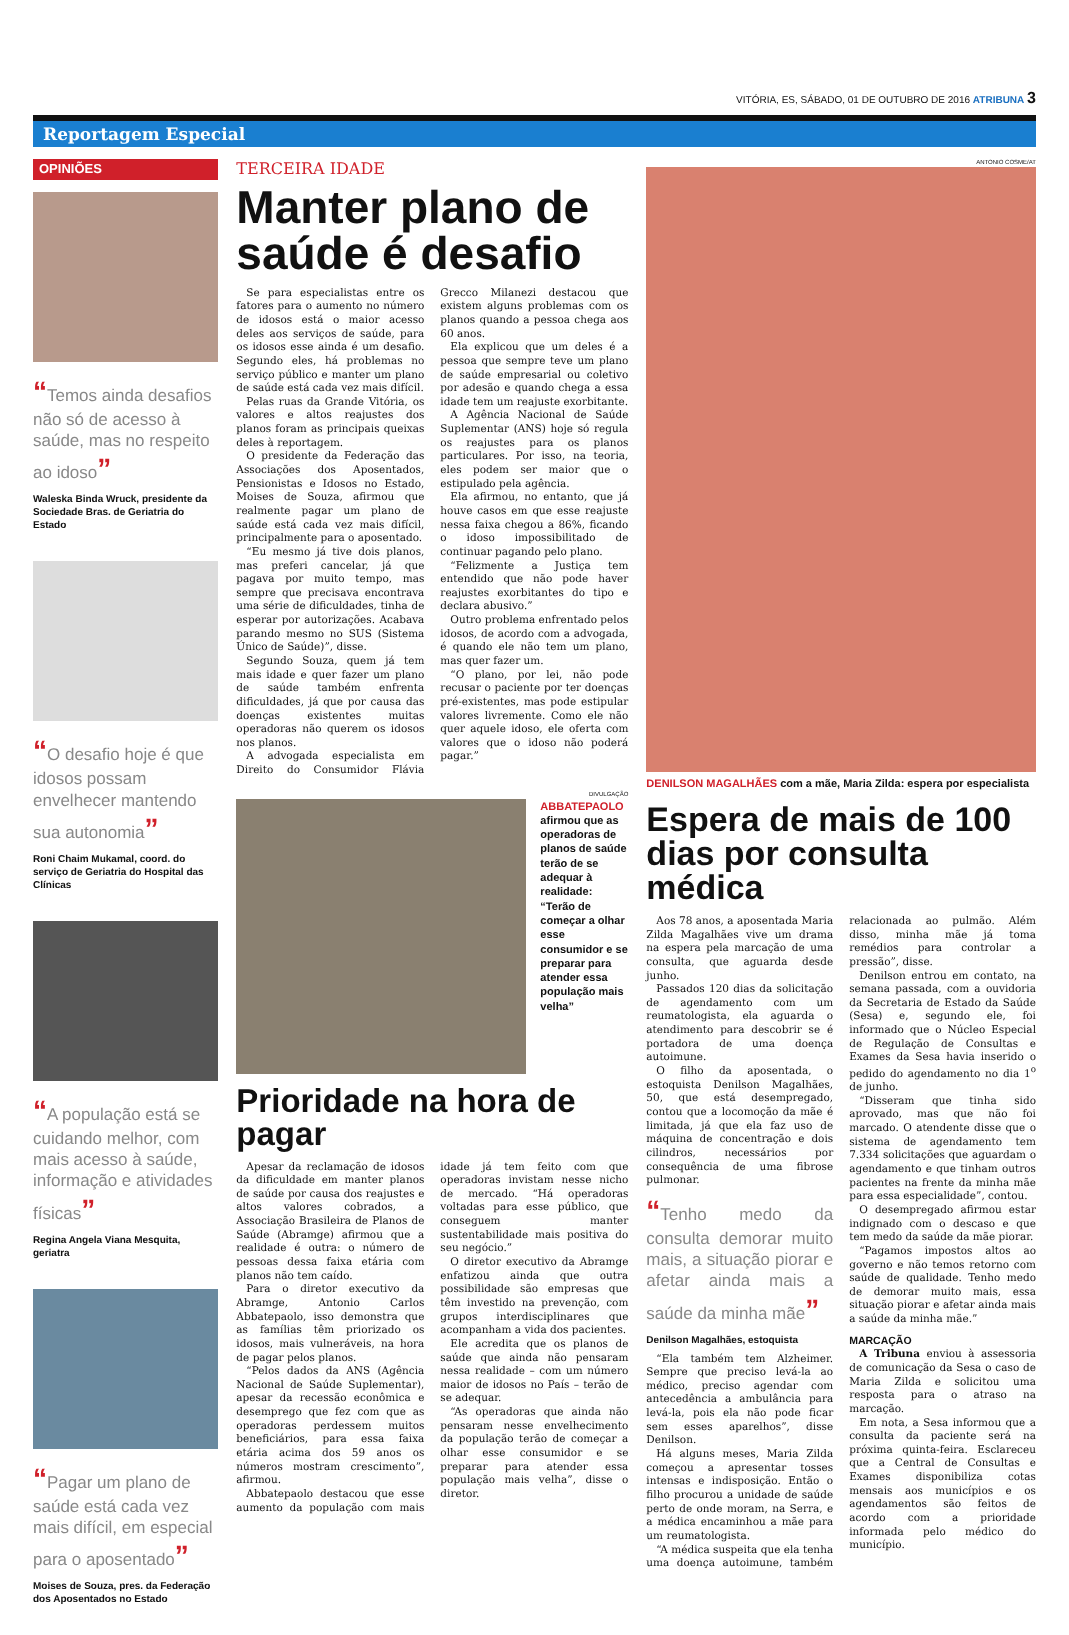VITÓRIA, ES, SÁBADO, 01 DE OUTUBRO DE 2016 ATRIBUNA 3
Reportagem Especial
OPINIÕES
“Temos ainda desafios não só de acesso à saúde, mas no respeito ao idoso”
Waleska Binda Wruck, presidente da Sociedade Bras. de Geriatria do Estado
“O desafio hoje é que idosos possam envelhecer mantendo sua autonomia”
Roni Chaim Mukamal, coord. do serviço de Geriatria do Hospital das Clínicas
“A população está se cuidando melhor, com mais acesso à saúde, informação e atividades físicas”
Regina Angela Viana Mesquita, geriatra
“Pagar um plano de saúde está cada vez mais difícil, em especial para o aposentado”
Moises de Souza, pres. da Federação dos Aposentados no Estado
TERCEIRA IDADE
Manter plano de saúde é desafio
Se para especialistas entre os fatores para o aumento no número de idosos está o maior acesso deles aos serviços de saúde, para os idosos esse ainda é um desafio. Segundo eles, há problemas no serviço público e manter um plano de saúde está cada vez mais difícil.
Pelas ruas da Grande Vitória, os valores e altos reajustes dos planos foram as principais queixas deles à reportagem.
O presidente da Federação das Associações dos Aposentados, Pensionistas e Idosos no Estado, Moises de Souza, afirmou que realmente pagar um plano de saúde está cada vez mais difícil, principalmente para o aposentado.
“Eu mesmo já tive dois planos, mas preferi cancelar, já que pagava por muito tempo, mas sempre que precisava encontrava uma série de dificuldades, tinha de esperar por autorizações. Acabava parando mesmo no SUS (Sistema Único de Saúde)”, disse.
Segundo Souza, quem já tem mais idade e quer fazer um plano de saúde também enfrenta dificuldades, já que por causa das doenças existentes muitas operadoras não querem os idosos nos planos.
A advogada especialista em Direito do Consumidor Flávia Grecco Milanezi destacou que existem alguns problemas com os planos quando a pessoa chega aos 60 anos.
Ela explicou que um deles é a pessoa que sempre teve um plano de saúde empresarial ou coletivo por adesão e quando chega a essa idade tem um reajuste exorbitante.
A Agência Nacional de Saúde Suplementar (ANS) hoje só regula os reajustes para os planos particulares. Por isso, na teoria, eles podem ser maior que o estipulado pela agência.
Ela afirmou, no entanto, que já houve casos em que esse reajuste nessa faixa chegou a 86%, ficando o idoso impossibilitado de continuar pagando pelo plano.
“Felizmente a Justiça tem entendido que não pode haver reajustes exorbitantes do tipo e declara abusivo.”
Outro problema enfrentado pelos idosos, de acordo com a advogada, é quando ele não tem um plano, mas quer fazer um.
“O plano, por lei, não pode recusar o paciente por ter doenças pré-existentes, mas pode estipular valores livremente. Como ele não quer aquele idoso, ele oferta com valores que o idoso não poderá pagar.”
DIVULGAÇÃO
ABBATEPAOLO afirmou que as operadoras de planos de saúde terão de se adequar à realidade: “Terão de começar a olhar esse consumidor e se preparar para atender essa população mais velha”
Prioridade na hora de pagar
Apesar da reclamação de idosos da dificuldade em manter planos de saúde por causa dos reajustes e altos valores cobrados, a Associação Brasileira de Planos de Saúde (Abramge) afirmou que a realidade é outra: o número de pessoas dessa faixa etária com planos não tem caído.
Para o diretor executivo da Abramge, Antonio Carlos Abbatepaolo, isso demonstra que as famílias têm priorizado os idosos, mais vulneráveis, na hora de pagar pelos planos.
“Pelos dados da ANS (Agência Nacional de Saúde Suplementar), apesar da recessão econômica e desemprego que fez com que as operadoras perdessem muitos beneficiários, para essa faixa etária acima dos 59 anos os números mostram crescimento”, afirmou.
Abbatepaolo destacou que esse aumento da população com mais idade já tem feito com que operadoras invistam nesse nicho de mercado. “Há operadoras voltadas para esse público, que conseguem manter sustentabilidade mais positiva do seu negócio.”
O diretor executivo da Abramge enfatizou ainda que outra possibilidade são empresas que têm investido na prevenção, com grupos interdisciplinares que acompanham a vida dos pacientes.
Ele acredita que os planos de saúde que ainda não pensaram nessa realidade – com um número maior de idosos no País – terão de se adequar.
“As operadoras que ainda não pensaram nesse envelhecimento da população terão de começar a olhar esse consumidor e se preparar para atender essa população mais velha”, disse o diretor.
ANTONIO COSME/AT
DENILSON MAGALHÃES com a mãe, Maria Zilda: espera por especialista
Espera de mais de 100 dias por consulta médica
Aos 78 anos, a aposentada Maria Zilda Magalhães vive um drama na espera pela marcação de uma consulta, que aguarda desde junho.
Passados 120 dias da solicitação de agendamento com um reumatologista, ela aguarda o atendimento para descobrir se é portadora de uma doença autoimune.
O filho da aposentada, o estoquista Denilson Magalhães, 50, que está desempregado, contou que a locomoção da mãe é limitada, já que ela faz uso de máquina de concentração e dois cilindros, necessários por consequência de uma fibrose pulmonar.
“Tenho medo da consulta demorar muito mais, a situação piorar e afetar ainda mais a saúde da minha mãe”
Denilson Magalhães, estoquista
“Ela também tem Alzheimer. Sempre que preciso levá-la ao médico, preciso agendar com antecedência a ambulância para levá-la, pois ela não pode ficar sem esses aparelhos”, disse Denilson.
Há alguns meses, Maria Zilda começou a apresentar tosses intensas e indisposição. Então o filho procurou a unidade de saúde perto de onde moram, na Serra, e a médica encaminhou a mãe para um reumatologista.
“A médica suspeita que ela tenha uma doença autoimune, também relacionada ao pulmão. Além disso, minha mãe já toma remédios para controlar a pressão”, disse.
Denilson entrou em contato, na semana passada, com a ouvidoria da Secretaria de Estado da Saúde (Sesa) e, segundo ele, foi informado que o Núcleo Especial de Regulação de Consultas e Exames da Sesa havia inserido o pedido do agendamento no dia 1<sup>o</sup> de junho.
“Disseram que tinha sido aprovado, mas que não foi marcado. O atendente disse que o sistema de agendamento tem 7.334 solicitações que aguardam o agendamento e que tinham outros pacientes na frente da minha mãe para essa especialidade”, contou.
O desempregado afirmou estar indignado com o descaso e que tem medo da saúde da mãe piorar.
“Pagamos impostos altos ao governo e não temos retorno com saúde de qualidade. Tenho medo de demorar muito mais, essa situação piorar e afetar ainda mais a saúde da minha mãe.”
MARCAÇÃO
A Tribuna enviou à assessoria de comunicação da Sesa o caso de Maria Zilda e solicitou uma resposta para o atraso na marcação.
Em nota, a Sesa informou que a consulta da paciente será na próxima quinta-feira. Esclareceu que a Central de Consultas e Exames disponibiliza cotas mensais aos municípios e os agendamentos são feitos de acordo com a prioridade informada pelo médico do município.